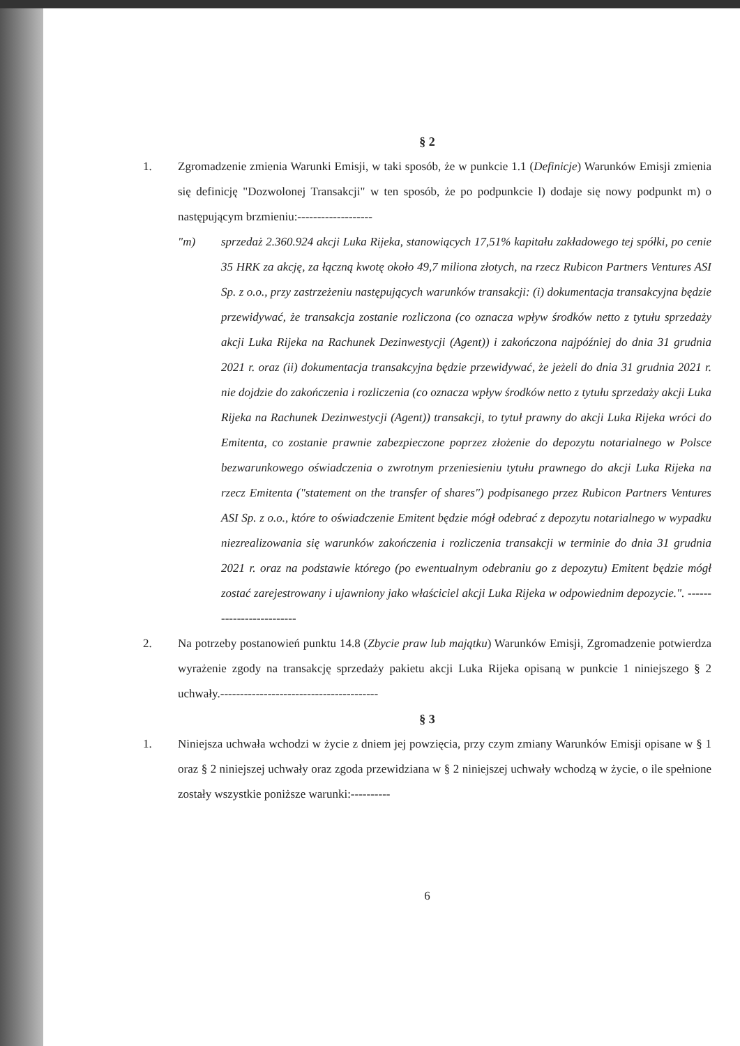§ 2
1. Zgromadzenie zmienia Warunki Emisji, w taki sposób, że w punkcie 1.1 (Definicje) Warunków Emisji zmienia się definicję "Dozwolonej Transakcji" w ten sposób, że po podpunkcie l) dodaje się nowy podpunkt m) o następującym brzmieniu:-------------------
"m) sprzedaż 2.360.924 akcji Luka Rijeka, stanowiących 17,51% kapitału zakładowego tej spółki, po cenie 35 HRK za akcję, za łączną kwotę około 49,7 miliona złotych, na rzecz Rubicon Partners Ventures ASI Sp. z o.o., przy zastrzeżeniu następujących warunków transakcji: (i) dokumentacja transakcyjna będzie przewidywać, że transakcja zostanie rozliczona (co oznacza wpływ środków netto z tytułu sprzedaży akcji Luka Rijeka na Rachunek Dezinwestycji (Agent)) i zakończona najpóźniej do dnia 31 grudnia 2021 r. oraz (ii) dokumentacja transakcyjna będzie przewidywać, że jeżeli do dnia 31 grudnia 2021 r. nie dojdzie do zakończenia i rozliczenia (co oznacza wpływ środków netto z tytułu sprzedaży akcji Luka Rijeka na Rachunek Dezinwestycji (Agent)) transakcji, to tytuł prawny do akcji Luka Rijeka wróci do Emitenta, co zostanie prawnie zabezpieczone poprzez złożenie do depozytu notarialnego w Polsce bezwarunkowego oświadczenia o zwrotnym przeniesieniu tytułu prawnego do akcji Luka Rijeka na rzecz Emitenta ("statement on the transfer of shares") podpisanego przez Rubicon Partners Ventures ASI Sp. z o.o., które to oświadczenie Emitent będzie mógł odebrać z depozytu notarialnego w wypadku niezrealizowania się warunków zakończenia i rozliczenia transakcji w terminie do dnia 31 grudnia 2021 r. oraz na podstawie którego (po ewentualnym odebraniu go z depozytu) Emitent będzie mógł zostać zarejestrowany i ujawniony jako właściciel akcji Luka Rijeka w odpowiednim depozycie.". -------------------------
2. Na potrzeby postanowień punktu 14.8 (Zbycie praw lub majątku) Warunków Emisji, Zgromadzenie potwierdza wyrażenie zgody na transakcję sprzedaży pakietu akcji Luka Rijeka opisaną w punkcie 1 niniejszego § 2 uchwały.----------------------------------------
§ 3
1. Niniejsza uchwała wchodzi w życie z dniem jej powzięcia, przy czym zmiany Warunków Emisji opisane w § 1 oraz § 2 niniejszej uchwały oraz zgoda przewidziana w § 2 niniejszej uchwały wchodzą w życie, o ile spełnione zostały wszystkie poniższe warunki:----------
6